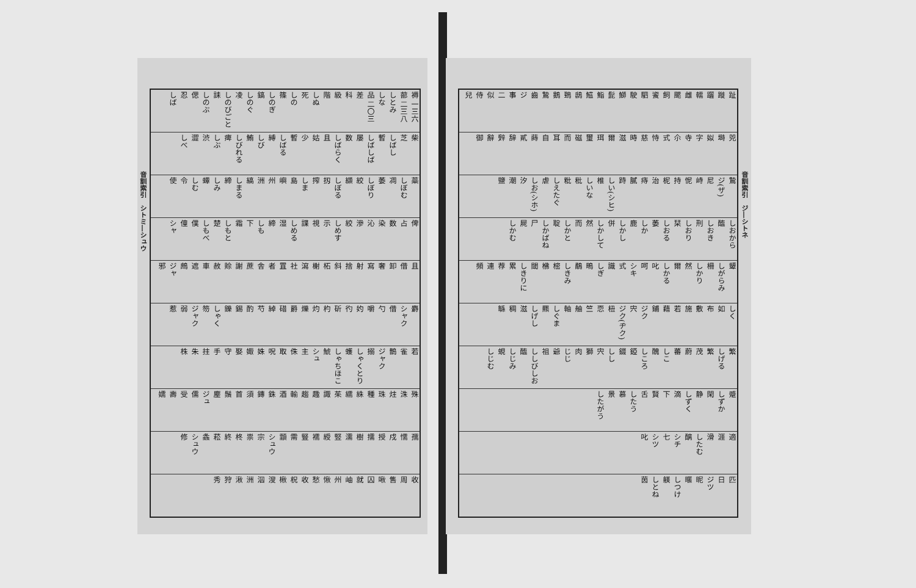音訓索引　シトミ―シュウ
褥 一三六 蔀 二三八 しとみ しな 品 二〇三 差科級階 しぬ 死 しの 篠 しのぎ 鎬 しのぐ 凌 しのびごと 誄 しのぶ 偲忍 しば
柴芝 しばし 暫 しばしば 屡数 しばらく 且姑少暫 しばる 縛 しび 鮪 しびれる 痺 しぶ 渋澀 しべ
蘂しぼむ 凋萎 しぼり 絞纐 しぼる 扨搾 しま 島嶼州洲縞 しまる 締 しみ 蟫 しむ 令使
俾占数染沁滲絞 しめす 示視諜 しめる 湿締 しも 下霜 しもと 楚 しもべ 僕僮 シャ
且借卸奢寫射捨斜柘榭瀉社罝者舎蔗謝賒赦車遮鷓 ジャ 邪
麝シャク 借勺嚼妁彴斫杓灼爍爵碏綽芍酌錫鑠 しゃく 笏 ジャク 弱惹
若雀鵲 ジャク 搦 しゃくとり 蠖 しゃちほこ 鯱 シュ 主侏取呪姝娵娶守手拄朱株
殊洙炷珠種絑繻茱諏趣趨輸酒銖鏄須首鬚麈 ジュ 儒受壽嬬
孺懦戍授擩樹濡竪綬襦豎需顬 シュウ 宗祟柊終菘螽 シュウ 修
收周售啾囚就岫州愀愁收柷楸溲泅洲湫狩秀
音訓索引　ジ―シトネ
趾蹝躧轜雌颸飼餈駟駛鰤髭鮨鰦鴟鵄鵝鷙齒ジ事二似侍兒
兕塒姒字寺尒式恃慈時滋爾珥璽磁而耳自蒔貳辞辤辭御
鷙ジ(ザ) 尼峙怩持柅治痔膩跱 しい(シヒ) 椎 しいな 秕粃 しえたぐ 虐 しお(シホ) 汐潮鹽
しおから 醢 しおき 刑 しおり 栞 しおる 萎 しか 鹿 しかし 併 しかして 然而 しかと 聢 しかばね 尸屍 しかむ
顰しがらみ 柵 しかり 然爾 しかる 叱呵 シキ 式識 しぎ 鴫鷸 しきみ 樒梻閾 しきりに 累荐連頻
しく 如布敷施若藉鋪 ジク 宍 ジク(ヂク) 杻恧竺舳軸 しぐま 羆 しげし 滋稠緐
繁しげる 繁茂蔚蕃 しこ 醜 しころ 錏錣 しし 宍獅肉 じじ 爺祖 ししびしお 醢 しじみ 蜆 しじむ
蹙しずか 閑静 しずく 滴下賢舌 したう 慕景 したがう
適涯滑 したむ 醨 シチ 七 シツ 叱
匹日 ジツ 昵暱 しつけ 躾 しとね 茵